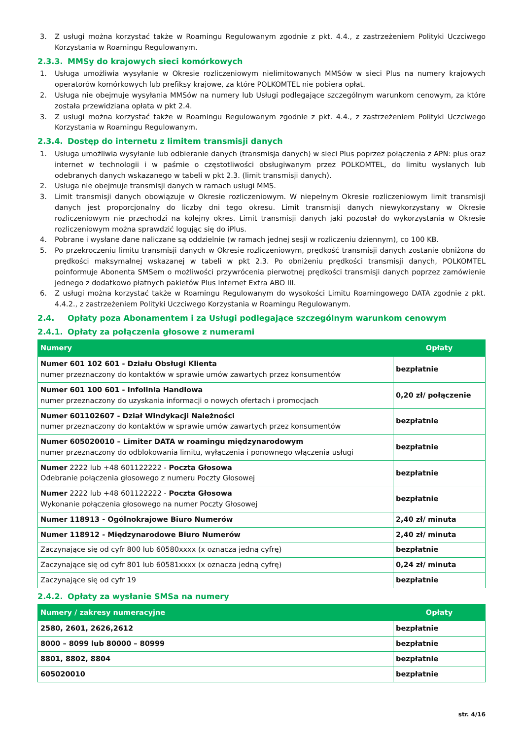3. Z usługi można korzystać także w Roamingu Regulowanym zgodnie z pkt. 4.4., z zastrzeżeniem Polityki Uczciwego Korzystania w Roamingu Regulowanym.
2.3.3. MMSy do krajowych sieci komórkowych
1. Usługa umożliwia wysyłanie w Okresie rozliczeniowym nielimitowanych MMSów w sieci Plus na numery krajowych operatorów komórkowych lub prefiksy krajowe, za które POLKOMTEL nie pobiera opłat.
2. Usługa nie obejmuje wysyłania MMSów na numery lub Usługi podlegające szczególnym warunkom cenowym, za które została przewidziana opłata w pkt 2.4.
3. Z usługi można korzystać także w Roamingu Regulowanym zgodnie z pkt. 4.4., z zastrzeżeniem Polityki Uczciwego Korzystania w Roamingu Regulowanym.
2.3.4. Dostęp do internetu z limitem transmisji danych
1. Usługa umożliwia wysyłanie lub odbieranie danych (transmisja danych) w sieci Plus poprzez połączenia z APN: plus oraz internet w technologii i w paśmie o częstotliwości obsługiwanym przez POLKOMTEL, do limitu wysłanych lub odebranych danych wskazanego w tabeli w pkt 2.3. (limit transmisji danych).
2. Usługa nie obejmuje transmisji danych w ramach usługi MMS.
3. Limit transmisji danych obowiązuje w Okresie rozliczeniowym. W niepełnym Okresie rozliczeniowym limit transmisji danych jest proporcjonalny do liczby dni tego okresu. Limit transmisji danych niewykorzystany w Okresie rozliczeniowym nie przechodzi na kolejny okres. Limit transmisji danych jaki pozostał do wykorzystania w Okresie rozliczeniowym można sprawdzić logując się do iPlus.
4. Pobrane i wysłane dane naliczane są oddzielnie (w ramach jednej sesji w rozliczeniu dziennym), co 100 KB.
5. Po przekroczeniu limitu transmisji danych w Okresie rozliczeniowym, prędkość transmisji danych zostanie obniżona do prędkości maksymalnej wskazanej w tabeli w pkt 2.3. Po obniżeniu prędkości transmisji danych, POLKOMTEL poinformuje Abonenta SMSem o możliwości przywrócenia pierwotnej prędkości transmisji danych poprzez zamówienie jednego z dodatkowo płatnych pakietów Plus Internet Extra ABO III.
6. Z usługi można korzystać także w Roamingu Regulowanym do wysokości Limitu Roamingowego DATA zgodnie z pkt. 4.4.2., z zastrzeżeniem Polityki Uczciwego Korzystania w Roamingu Regulowanym.
2.4. Opłaty poza Abonamentem i za Usługi podlegające szczególnym warunkom cenowym
2.4.1. Opłaty za połączenia głosowe z numerami
| Numery | Opłaty |
| --- | --- |
| Numer 601 102 601 - Działu Obsługi Klienta numer przeznaczony do kontaktów w sprawie umów zawartych przez konsumentów | bezpłatnie |
| Numer 601 100 601 - Infolinia Handlowa numer przeznaczony do uzyskania informacji o nowych ofertach i promocjach | 0,20 zł/ połączenie |
| Numer 601102607 - Dział Windykacji Należności numer przeznaczony do kontaktów w sprawie umów zawartych przez konsumentów | bezpłatnie |
| Numer 605020010 – Limiter DATA w roamingu międzynarodowym numer przeznaczony do odblokowania limitu, wyłączenia i ponownego włączenia usługi | bezpłatnie |
| Numer 2222 lub +48 601122222 - Poczta Głosowa Odebranie połączenia głosowego z numeru Poczty Głosowej | bezpłatnie |
| Numer 2222 lub +48 601122222 - Poczta Głosowa Wykonanie połączenia głosowego na numer Poczty Głosowej | bezpłatnie |
| Numer 118913 - Ogólnokrajowe Biuro Numerów | 2,40 zł/ minuta |
| Numer 118912 - Międzynarodowe Biuro Numerów | 2,40 zł/ minuta |
| Zaczynające się od cyfr 800 lub 60580xxxx (x oznacza jedną cyfrę) | bezpłatnie |
| Zaczynające się od cyfr 801 lub 60581xxxx (x oznacza jedną cyfrę) | 0,24 zł/ minuta |
| Zaczynające się od cyfr 19 | bezpłatnie |
2.4.2. Opłaty za wysłanie SMSa na numery
| Numery / zakresy numeracyjne | Opłaty |
| --- | --- |
| 2580, 2601, 2626,2612 | bezpłatnie |
| 8000 – 8099 lub 80000 – 80999 | bezpłatnie |
| 8801, 8802, 8804 | bezpłatnie |
| 605020010 | bezpłatnie |
str. 4/16